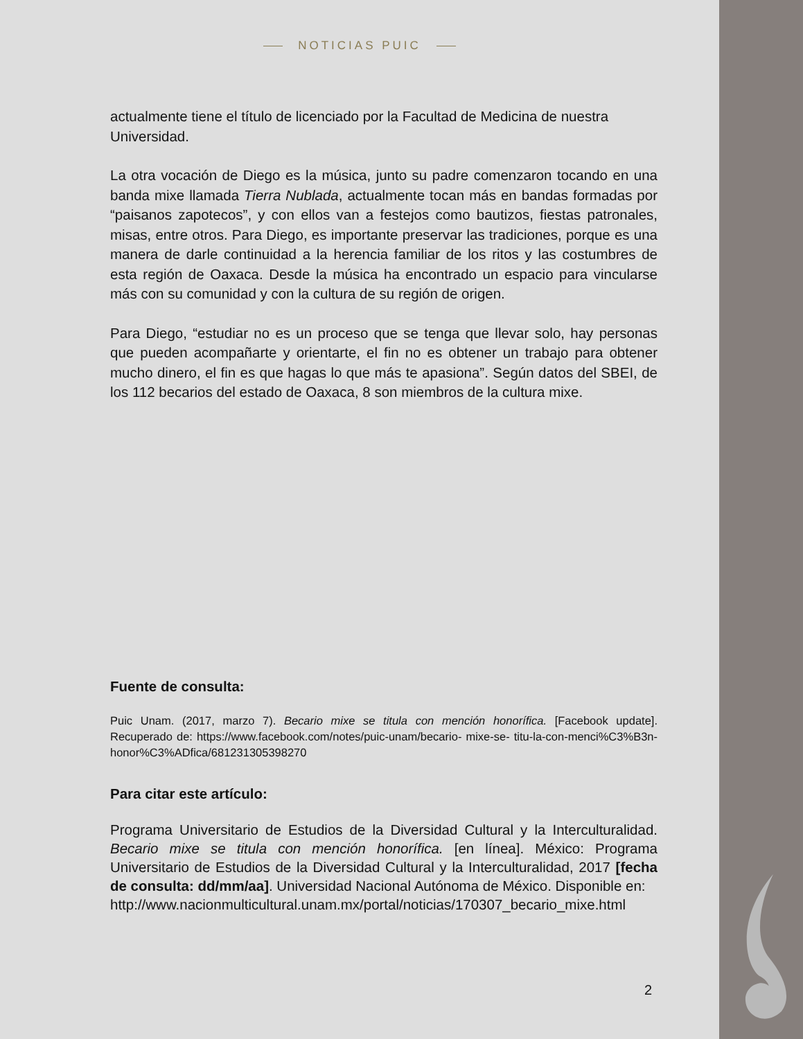NOTICIAS PUIC
actualmente tiene el título de licenciado por la Facultad de Medicina de nuestra Universidad.
La otra vocación de Diego es la música, junto su padre comenzaron tocando en una banda mixe llamada Tierra Nublada, actualmente tocan más en bandas formadas por “paisanos zapotecos”, y con ellos van a festejos como bautizos, fiestas patronales, misas, entre otros. Para Diego, es importante preservar las tradiciones, porque es una manera de darle continuidad a la herencia familiar de los ritos y las costumbres de esta región de Oaxaca. Desde la música ha encontrado un espacio para vincularse más con su comunidad y con la cultura de su región de origen.
Para Diego, “estudiar no es un proceso que se tenga que llevar solo, hay personas que pueden acompañarte y orientarte, el fin no es obtener un trabajo para obtener mucho dinero, el fin es que hagas lo que más te apasiona”. Según datos del SBEI, de los 112 becarios del estado de Oaxaca, 8 son miembros de la cultura mixe.
Fuente de consulta:
Puic Unam. (2017, marzo 7). Becario mixe se titula con mención honorífica. [Facebook update]. Recuperado de: https://www.facebook.com/notes/puic-unam/becario- mixe-se- titu-la-con-menci%C3%B3n-honor%C3%ADfica/681231305398270
Para citar este artículo:
Programa Universitario de Estudios de la Diversidad Cultural y la Interculturalidad. Becario mixe se titula con mención honorífica. [en línea]. México: Programa Universitario de Estudios de la Diversidad Cultural y la Interculturalidad, 2017 [fecha de consulta: dd/mm/aa]. Universidad Nacional Autónoma de México. Disponible en:
http://www.nacionmulticultural.unam.mx/portal/noticias/170307_becario_mixe.html
2